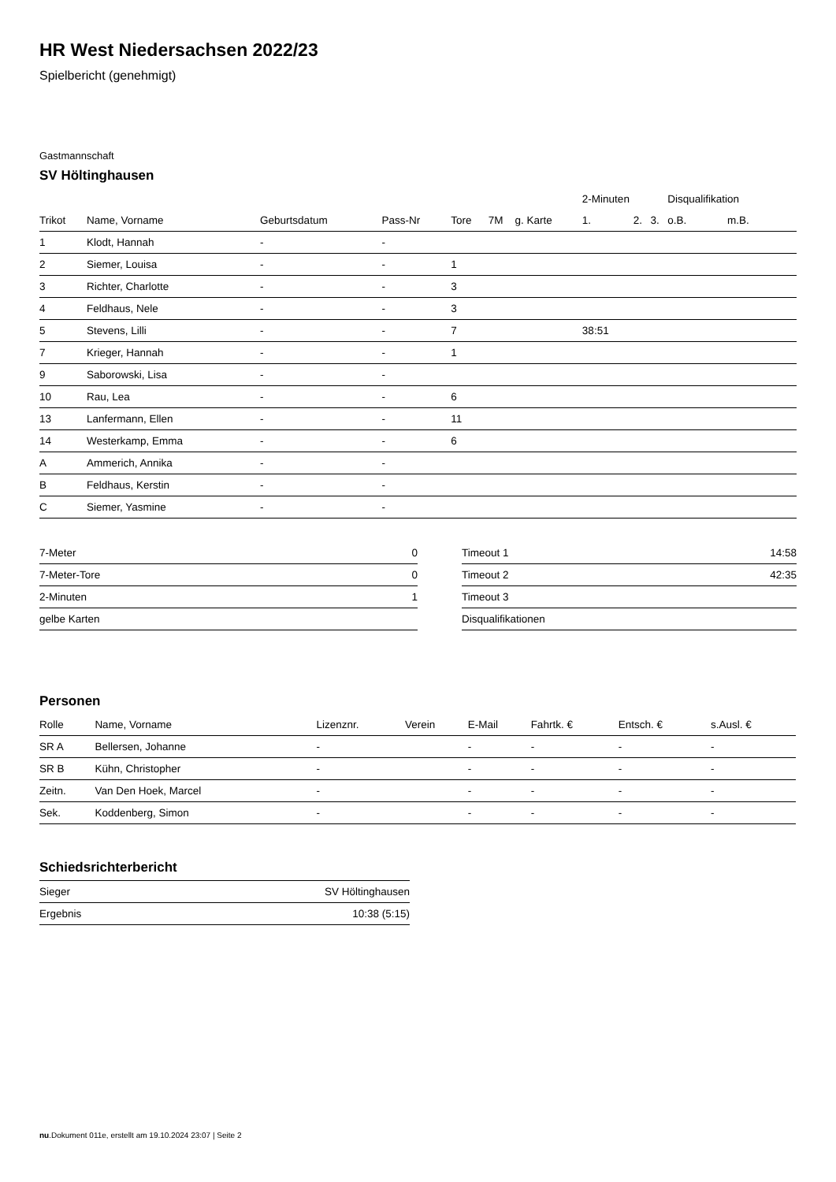HR West Niedersachsen 2022/23
Spielbericht (genehmigt)
Gastmannschaft
SV Höltinghausen
| | | | | | | | 2-Minuten | | | Disqualifikation | |
| --- | --- | --- | --- | --- | --- | --- | --- | --- | --- | --- | --- |
| Trikot | Name, Vorname | Geburtsdatum | Pass-Nr | Tore | 7M | g. Karte | 1. | 2. | 3. | o.B. | m.B. |
| 1 | Klodt, Hannah | - | - | | | | | | | | |
| 2 | Siemer, Louisa | - | - | 1 | | | | | | | |
| 3 | Richter, Charlotte | - | - | 3 | | | | | | | |
| 4 | Feldhaus, Nele | - | - | 3 | | | | | | | |
| 5 | Stevens, Lilli | - | - | 7 | | | 38:51 | | | | |
| 7 | Krieger, Hannah | - | - | 1 | | | | | | | |
| 9 | Saborowski, Lisa | - | - | | | | | | | | |
| 10 | Rau, Lea | - | - | 6 | | | | | | | |
| 13 | Lanfermann, Ellen | - | - | 11 | | | | | | | |
| 14 | Westerkamp, Emma | - | - | 6 | | | | | | | |
| A | Ammerich, Annika | - | - | | | | | | | | |
| B | Feldhaus, Kerstin | - | - | | | | | | | | |
| C | Siemer, Yasmine | - | - | | | | | | | | |
| 7-Meter | 0 |
| 7-Meter-Tore | 0 |
| 2-Minuten | 1 |
| gelbe Karten | |
| Timeout 1 | 14:58 |
| Timeout 2 | 42:35 |
| Timeout 3 | |
| Disqualifikationen | |
Personen
| Rolle | Name, Vorname | Lizenznr. | Verein | E-Mail | Fahrtk. € | Entsch. € | s.Ausl. € |
| --- | --- | --- | --- | --- | --- | --- | --- |
| SR A | Bellersen, Johanne | - | | - | - | - | - |
| SR B | Kühn, Christopher | - | | - | - | - | - |
| Zeitn. | Van Den Hoek, Marcel | - | | - | - | - | - |
| Sek. | Koddenberg, Simon | - | | - | - | - | - |
Schiedsrichterbericht
| Sieger | SV Höltinghausen |
| Ergebnis | 10:38 (5:15) |
nu.Dokument 011e, erstellt am 19.10.2024 23:07 | Seite 2